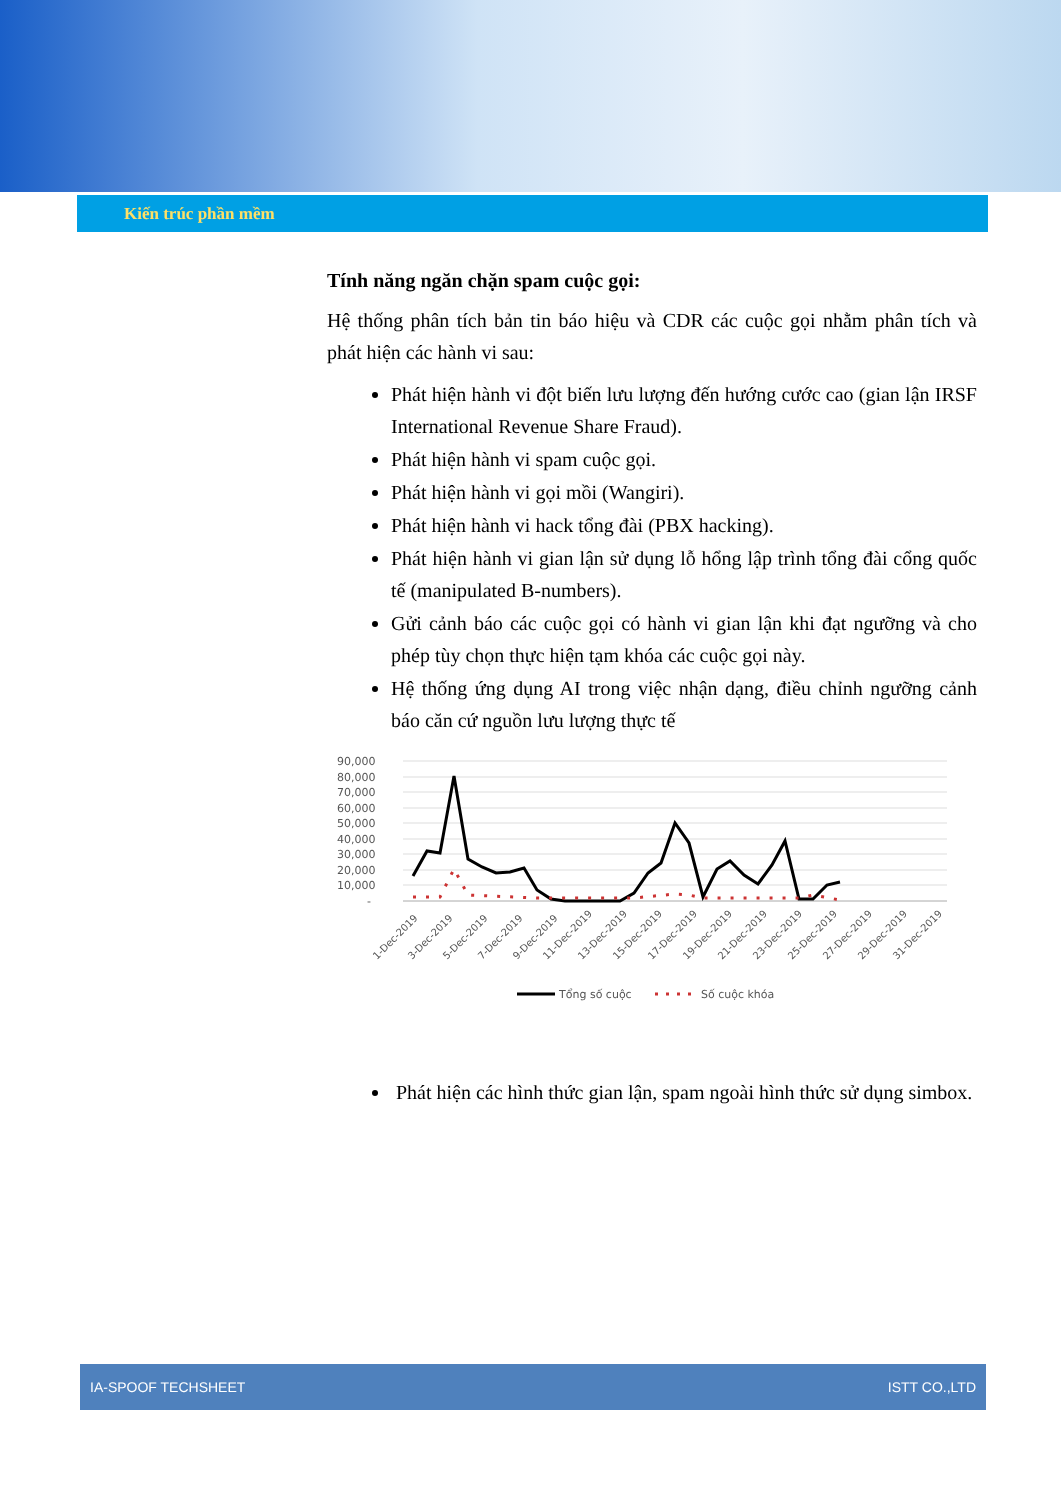Kiến trúc phần mềm
Tính năng ngăn chặn spam cuộc gọi:
Hệ thống phân tích bản tin báo hiệu và CDR các cuộc gọi nhằm phân tích và phát hiện các hành vi sau:
Phát hiện hành vi đột biến lưu lượng đến hướng cước cao (gian lận IRSF International Revenue Share Fraud).
Phát hiện hành vi spam cuộc gọi.
Phát hiện hành vi gọi mồi (Wangiri).
Phát hiện hành vi hack tổng đài (PBX hacking).
Phát hiện hành vi gian lận sử dụng lỗ hổng lập trình tổng đài cổng quốc tế (manipulated B-numbers).
Gửi cảnh báo các cuộc gọi có hành vi gian lận khi đạt ngưỡng và cho phép tùy chọn thực hiện tạm khóa các cuộc gọi này.
Hệ thống ứng dụng AI trong việc nhận dạng, điều chỉnh ngưỡng cảnh báo căn cứ nguồn lưu lượng thực tế
90,000
80,000
70,000
60,000
50,000
40,000
30,000
20,000
10,000
-
1-Dec-2019
3-Dec-2019
5-Dec-2019
7-Dec-2019
9-Dec-2019
11-Dec-2019
13-Dec-2019
15-Dec-2019
17-Dec-2019
19-Dec-2019
21-Dec-2019
23-Dec-2019
25-Dec-2019
27-Dec-2019
29-Dec-2019
31-Dec-2019
Tổng số cuộc
Số cuộc khóa
Phát hiện các hình thức gian lận, spam ngoài hình thức sử dụng simbox.
IA-SPOOF TECHSHEET ISTT CO.,LTD